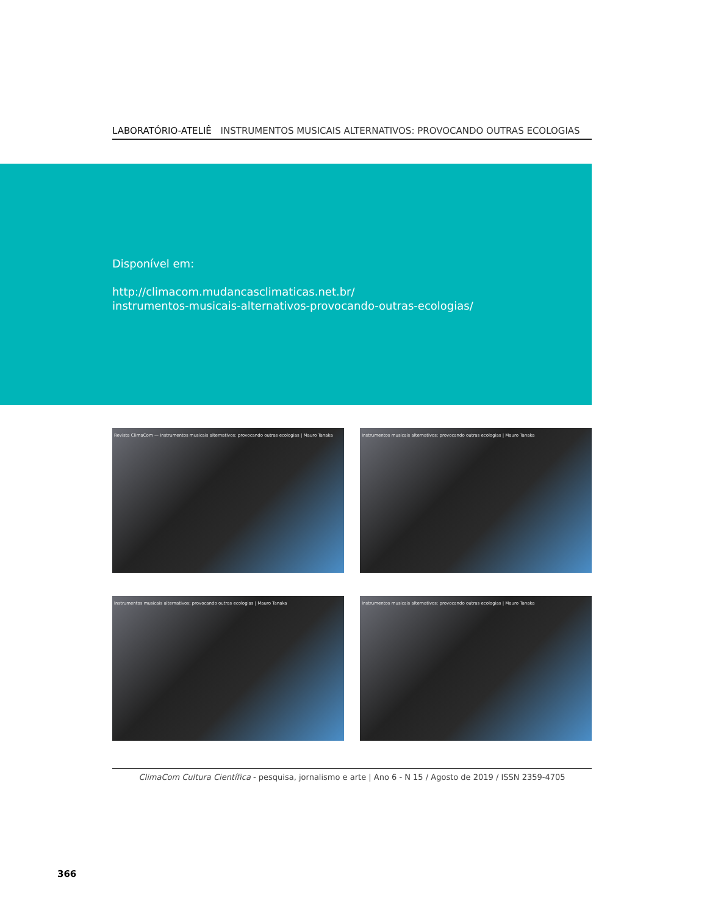LABORATÓRIO-ATELIÊ INSTRUMENTOS MUSICAIS ALTERNATIVOS: PROVOCANDO OUTRAS ECOLOGIAS
Disponível em:
http://climacom.mudancasclimaticas.net.br/
instrumentos-musicais-alternativos-provocando-outras-ecologias/
Revista ClimaCom — Instrumentos musicais alternativos: provocando outras ecologias | Mauro Tanaka
Instrumentos musicais alternativos: provocando outras ecologias | Mauro Tanaka
Instrumentos musicais alternativos: provocando outras ecologias | Mauro Tanaka
Instrumentos musicais alternativos: provocando outras ecologias | Mauro Tanaka
ClimaCom Cultura Científica - pesquisa, jornalismo e arte | Ano 6 - N 15 / Agosto de 2019 / ISSN 2359-4705
366